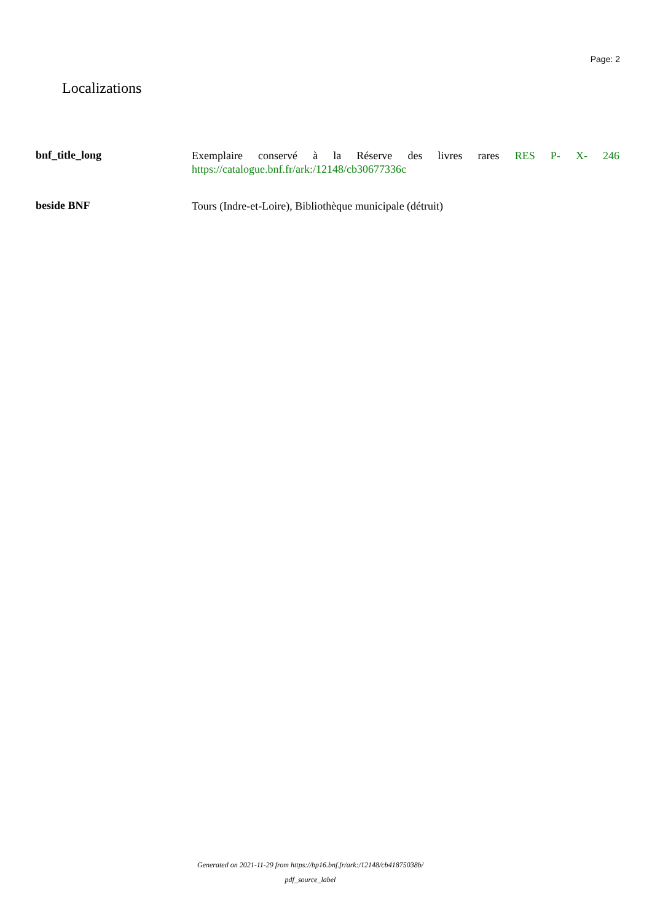Page: 2
Localizations
bnf_title_long
Exemplaire conservé à la Réserve des livres rares RES P- X- 246 https://catalogue.bnf.fr/ark:/12148/cb30677336c
beside BNF
Tours (Indre-et-Loire), Bibliothèque municipale (détruit)
Generated on 2021-11-29 from https://bp16.bnf.fr/ark:/12148/cb41875038b/
pdf_source_label